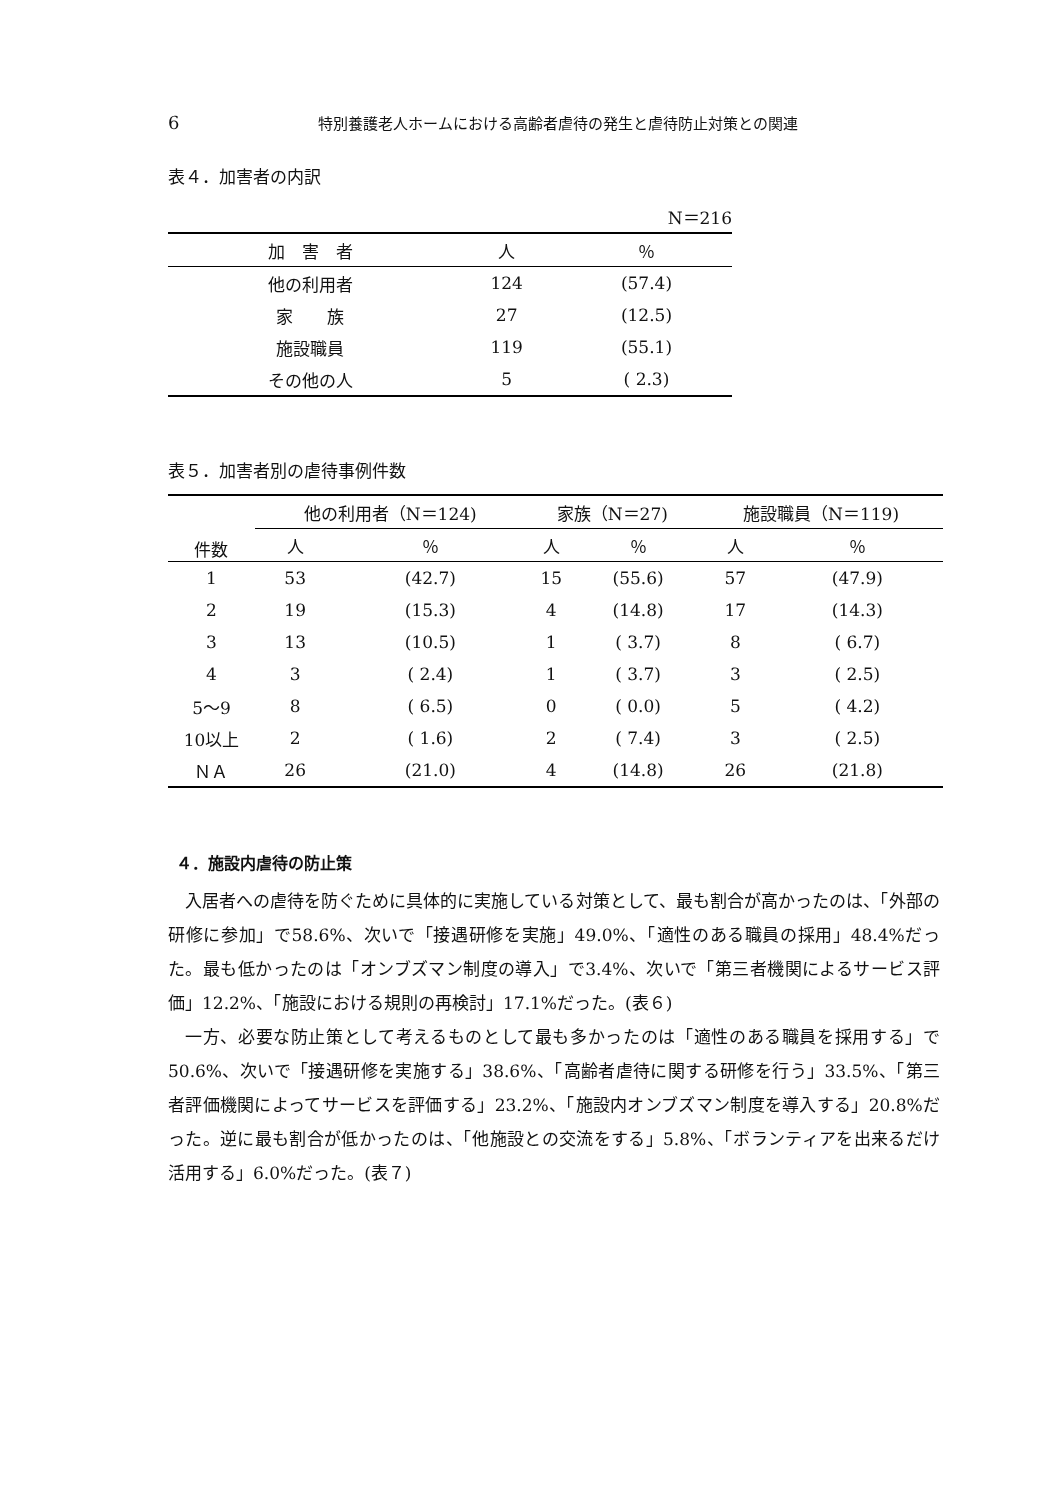6 特別養護老人ホームにおける高齢者虐待の発生と虐待防止対策との関連
表４．加害者の内訳
| N＝216 | | |
| 加 害 者 | 人 | ％ |
| 他の利用者 | 124 | (57.4) |
| 家 族 | 27 | (12.5) |
| 施設職員 | 119 | (55.1) |
| その他の人 | 5 | ( 2.3) |
表５．加害者別の虐待事例件数
| 件数 | 他の利用者（N＝124) | | 家族（N＝27) | | 施設職員（N＝119) | |
| --- | --- | --- | --- | --- | --- | --- |
| | 人 | ％ | 人 | ％ | 人 | ％ |
| 1 | 53 | (42.7) | 15 | (55.6) | 57 | (47.9) |
| 2 | 19 | (15.3) | 4 | (14.8) | 17 | (14.3) |
| 3 | 13 | (10.5) | 1 | ( 3.7) | 8 | ( 6.7) |
| 4 | 3 | ( 2.4) | 1 | ( 3.7) | 3 | ( 2.5) |
| 5～9 | 8 | ( 6.5) | 0 | ( 0.0) | 5 | ( 4.2) |
| 10以上 | 2 | ( 1.6) | 2 | ( 7.4) | 3 | ( 2.5) |
| ＮＡ | 26 | (21.0) | 4 | (14.8) | 26 | (21.8) |
４．施設内虐待の防止策
入居者への虐待を防ぐために具体的に実施している対策として、最も割合が高かったのは、「外部の研修に参加」で58.6%、次いで「接遇研修を実施」49.0%、「適性のある職員の採用」48.4%だった。最も低かったのは「オンブズマン制度の導入」で3.4%、次いで「第三者機関によるサービス評価」12.2%、「施設における規則の再検討」17.1%だった。(表６)
一方、必要な防止策として考えるものとして最も多かったのは「適性のある職員を採用する」で50.6%、次いで「接遇研修を実施する」38.6%、「高齢者虐待に関する研修を行う」33.5%、「第三者評価機関によってサービスを評価する」23.2%、「施設内オンブズマン制度を導入する」20.8%だった。逆に最も割合が低かったのは、「他施設との交流をする」5.8%、「ボランティアを出来るだけ活用する」6.0%だった。(表７)